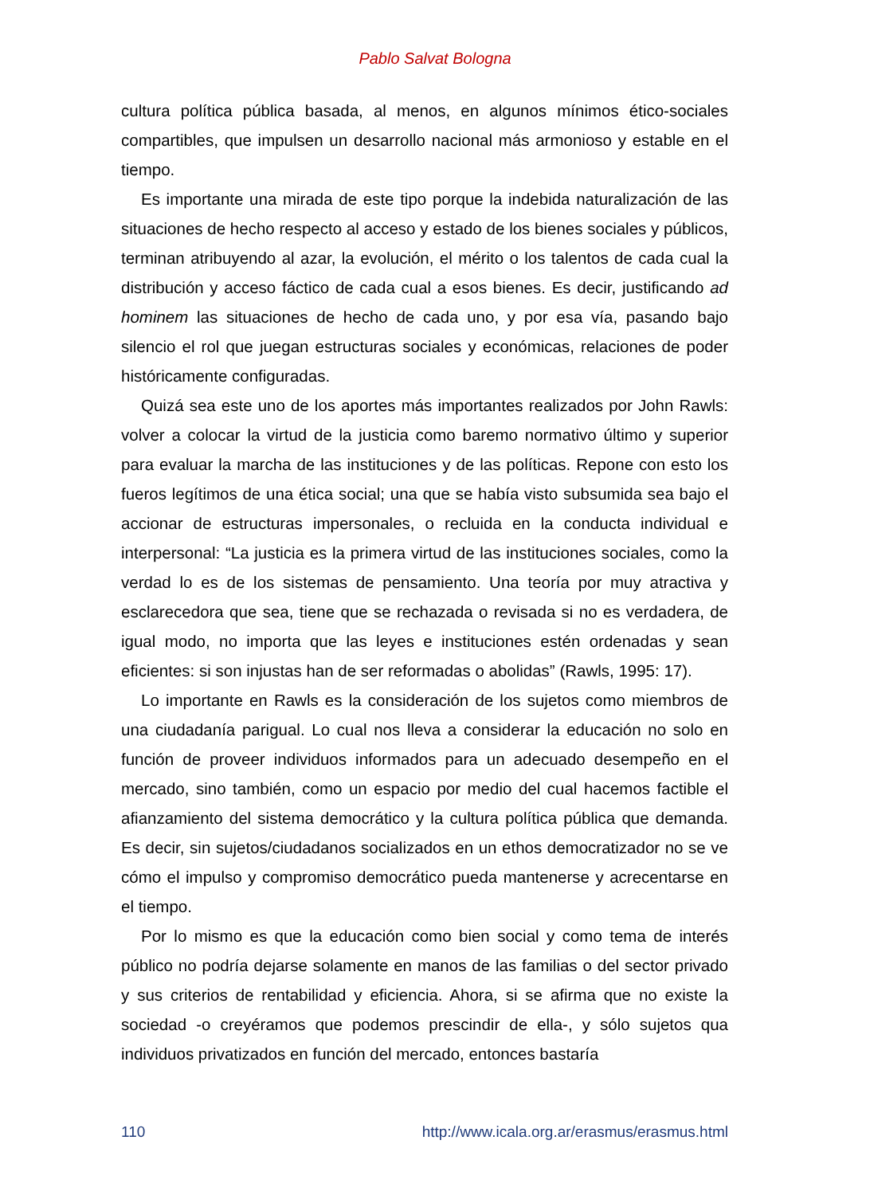Pablo Salvat Bologna
cultura política pública basada, al menos, en algunos mínimos ético-sociales compartibles, que impulsen un desarrollo nacional más armonioso y estable en el tiempo.
Es importante una mirada de este tipo porque la indebida naturalización de las situaciones de hecho respecto al acceso y estado de los bienes sociales y públicos, terminan atribuyendo al azar, la evolución, el mérito o los talentos de cada cual la distribución y acceso fáctico de cada cual a esos bienes. Es decir, justificando ad hominem las situaciones de hecho de cada uno, y por esa vía, pasando bajo silencio el rol que juegan estructuras sociales y económicas, relaciones de poder históricamente configuradas.
Quizá sea este uno de los aportes más importantes realizados por John Rawls: volver a colocar la virtud de la justicia como baremo normativo último y superior para evaluar la marcha de las instituciones y de las políticas. Repone con esto los fueros legítimos de una ética social; una que se había visto subsumida sea bajo el accionar de estructuras impersonales, o recluida en la conducta individual e interpersonal: “La justicia es la primera virtud de las instituciones sociales, como la verdad lo es de los sistemas de pensamiento. Una teoría por muy atractiva y esclarecedora que sea, tiene que se rechazada o revisada si no es verdadera, de igual modo, no importa que las leyes e instituciones estén ordenadas y sean eficientes: si son injustas han de ser reformadas o abolidas” (Rawls, 1995: 17).
Lo importante en Rawls es la consideración de los sujetos como miembros de una ciudadanía parigual. Lo cual nos lleva a considerar la educación no solo en función de proveer individuos informados para un adecuado desempeño en el mercado, sino también, como un espacio por medio del cual hacemos factible el afianzamiento del sistema democrático y la cultura política pública que demanda. Es decir, sin sujetos/ciudadanos socializados en un ethos democratizador no se ve cómo el impulso y compromiso democrático pueda mantenerse y acrecentarse en el tiempo.
Por lo mismo es que la educación como bien social y como tema de interés público no podría dejarse solamente en manos de las familias o del sector privado y sus criterios de rentabilidad y eficiencia. Ahora, si se afirma que no existe la sociedad -o creyéramos que podemos prescindir de ella-, y sólo sujetos qua individuos privatizados en función del mercado, entonces bastaría
110 http://www.icala.org.ar/erasmus/erasmus.html